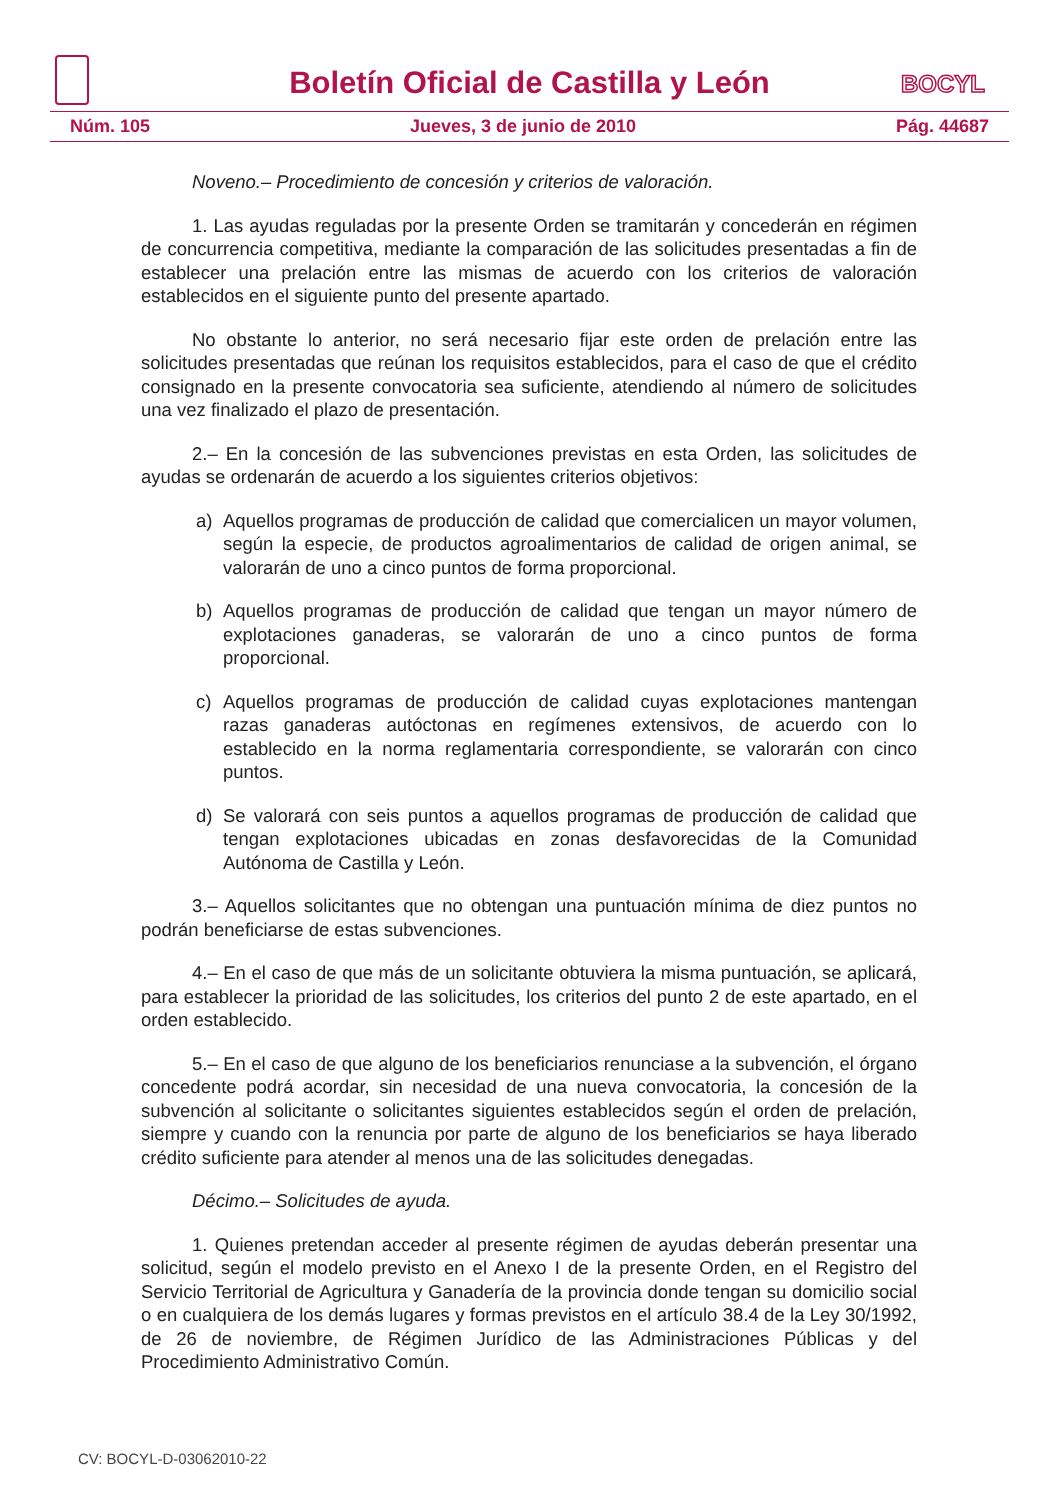Boletín Oficial de Castilla y León
BOCYL
Núm. 105 Jueves, 3 de junio de 2010 Pág. 44687
Noveno.– Procedimiento de concesión y criterios de valoración.
1. Las ayudas reguladas por la presente Orden se tramitarán y concederán en régimen de concurrencia competitiva, mediante la comparación de las solicitudes presentadas a fin de establecer una prelación entre las mismas de acuerdo con los criterios de valoración establecidos en el siguiente punto del presente apartado.
No obstante lo anterior, no será necesario fijar este orden de prelación entre las solicitudes presentadas que reúnan los requisitos establecidos, para el caso de que el crédito consignado en la presente convocatoria sea suficiente, atendiendo al número de solicitudes una vez finalizado el plazo de presentación.
2.– En la concesión de las subvenciones previstas en esta Orden, las solicitudes de ayudas se ordenarán de acuerdo a los siguientes criterios objetivos:
a) Aquellos programas de producción de calidad que comercialicen un mayor volumen, según la especie, de productos agroalimentarios de calidad de origen animal, se valorarán de uno a cinco puntos de forma proporcional.
b) Aquellos programas de producción de calidad que tengan un mayor número de explotaciones ganaderas, se valorarán de uno a cinco puntos de forma proporcional.
c) Aquellos programas de producción de calidad cuyas explotaciones mantengan razas ganaderas autóctonas en regímenes extensivos, de acuerdo con lo establecido en la norma reglamentaria correspondiente, se valorarán con cinco puntos.
d) Se valorará con seis puntos a aquellos programas de producción de calidad que tengan explotaciones ubicadas en zonas desfavorecidas de la Comunidad Autónoma de Castilla y León.
3.– Aquellos solicitantes que no obtengan una puntuación mínima de diez puntos no podrán beneficiarse de estas subvenciones.
4.– En el caso de que más de un solicitante obtuviera la misma puntuación, se aplicará, para establecer la prioridad de las solicitudes, los criterios del punto 2 de este apartado, en el orden establecido.
5.– En el caso de que alguno de los beneficiarios renunciase a la subvención, el órgano concedente podrá acordar, sin necesidad de una nueva convocatoria, la concesión de la subvención al solicitante o solicitantes siguientes establecidos según el orden de prelación, siempre y cuando con la renuncia por parte de alguno de los beneficiarios se haya liberado crédito suficiente para atender al menos una de las solicitudes denegadas.
Décimo.– Solicitudes de ayuda.
1. Quienes pretendan acceder al presente régimen de ayudas deberán presentar una solicitud, según el modelo previsto en el Anexo I de la presente Orden, en el Registro del Servicio Territorial de Agricultura y Ganadería de la provincia donde tengan su domicilio social o en cualquiera de los demás lugares y formas previstos en el artículo 38.4 de la Ley 30/1992, de 26 de noviembre, de Régimen Jurídico de las Administraciones Públicas y del Procedimiento Administrativo Común.
CV: BOCYL-D-03062010-22